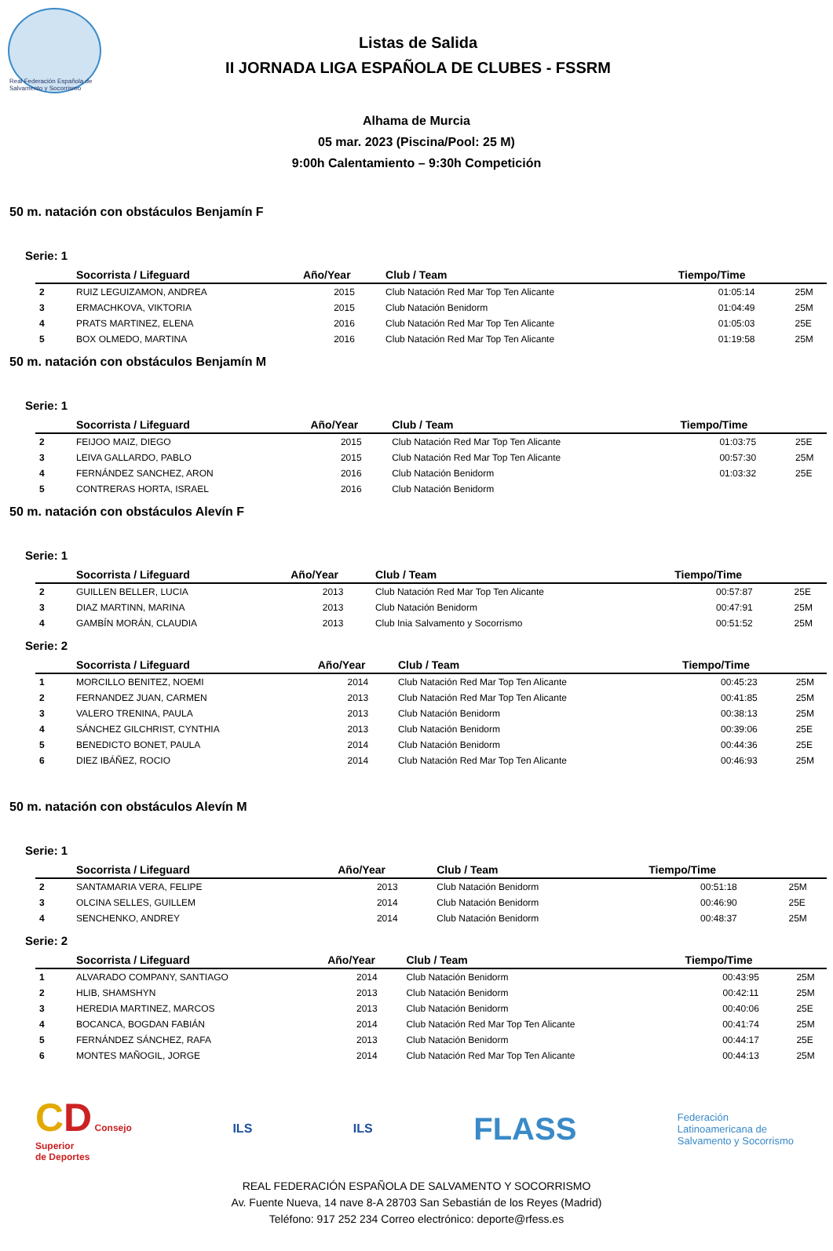Real Federación Española de Salvamento y Socorrismo
Listas de Salida
II JORNADA LIGA ESPAÑOLA DE CLUBES - FSSRM
Alhama de Murcia
05 mar. 2023 (Piscina/Pool: 25 M)
9:00h Calentamiento – 9:30h Competición
50 m. natación con obstáculos Benjamín F
Serie: 1
| | Socorrista / Lifeguard | Año/Year | Club / Team | Tiempo/Time | |
| --- | --- | --- | --- | --- | --- |
| 2 | RUIZ LEGUIZAMON, ANDREA | 2015 | Club Natación Red Mar Top Ten Alicante | 01:05:14 | 25M |
| 3 | ERMACHKOVA, VIKTORIA | 2015 | Club Natación Benidorm | 01:04:49 | 25M |
| 4 | PRATS MARTINEZ, ELENA | 2016 | Club Natación Red Mar Top Ten Alicante | 01:05:03 | 25E |
| 5 | BOX OLMEDO, MARTINA | 2016 | Club Natación Red Mar Top Ten Alicante | 01:19:58 | 25M |
50 m. natación con obstáculos Benjamín M
Serie: 1
| | Socorrista / Lifeguard | Año/Year | Club / Team | Tiempo/Time | |
| --- | --- | --- | --- | --- | --- |
| 2 | FEIJOO MAIZ, DIEGO | 2015 | Club Natación Red Mar Top Ten Alicante | 01:03:75 | 25E |
| 3 | LEIVA GALLARDO, PABLO | 2015 | Club Natación Red Mar Top Ten Alicante | 00:57:30 | 25M |
| 4 | FERNÁNDEZ SANCHEZ, ARON | 2016 | Club Natación Benidorm | 01:03:32 | 25E |
| 5 | CONTRERAS HORTA, ISRAEL | 2016 | Club Natación Benidorm | | |
50 m. natación con obstáculos Alevín F
Serie: 1
| | Socorrista / Lifeguard | Año/Year | Club / Team | Tiempo/Time | |
| --- | --- | --- | --- | --- | --- |
| 2 | GUILLEN BELLER, LUCIA | 2013 | Club Natación Red Mar Top Ten Alicante | 00:57:87 | 25E |
| 3 | DIAZ MARTINN, MARINA | 2013 | Club Natación Benidorm | 00:47:91 | 25M |
| 4 | GAMBÍN MORÁN, CLAUDIA | 2013 | Club Inia Salvamento y Socorrismo | 00:51:52 | 25M |
Serie: 2
| | Socorrista / Lifeguard | Año/Year | Club / Team | Tiempo/Time | |
| --- | --- | --- | --- | --- | --- |
| 1 | MORCILLO BENITEZ, NOEMI | 2014 | Club Natación Red Mar Top Ten Alicante | 00:45:23 | 25M |
| 2 | FERNANDEZ JUAN, CARMEN | 2013 | Club Natación Red Mar Top Ten Alicante | 00:41:85 | 25M |
| 3 | VALERO TRENINA, PAULA | 2013 | Club Natación Benidorm | 00:38:13 | 25M |
| 4 | SÁNCHEZ GILCHRIST, CYNTHIA | 2013 | Club Natación Benidorm | 00:39:06 | 25E |
| 5 | BENEDICTO BONET, PAULA | 2014 | Club Natación Benidorm | 00:44:36 | 25E |
| 6 | DIEZ IBÁÑEZ, ROCIO | 2014 | Club Natación Red Mar Top Ten Alicante | 00:46:93 | 25M |
50 m. natación con obstáculos Alevín M
Serie: 1
| | Socorrista / Lifeguard | Año/Year | Club / Team | Tiempo/Time | |
| --- | --- | --- | --- | --- | --- |
| 2 | SANTAMARIA VERA, FELIPE | 2013 | Club Natación Benidorm | 00:51:18 | 25M |
| 3 | OLCINA SELLES, GUILLEM | 2014 | Club Natación Benidorm | 00:46:90 | 25E |
| 4 | SENCHENKO, ANDREY | 2014 | Club Natación Benidorm | 00:48:37 | 25M |
Serie: 2
| | Socorrista / Lifeguard | Año/Year | Club / Team | Tiempo/Time | |
| --- | --- | --- | --- | --- | --- |
| 1 | ALVARADO COMPANY, SANTIAGO | 2014 | Club Natación Benidorm | 00:43:95 | 25M |
| 2 | HLIB, SHAMSHYN | 2013 | Club Natación Benidorm | 00:42:11 | 25M |
| 3 | HEREDIA MARTINEZ, MARCOS | 2013 | Club Natación Benidorm | 00:40:06 | 25E |
| 4 | BOCANCA, BOGDAN FABIÁN | 2014 | Club Natación Red Mar Top Ten Alicante | 00:41:74 | 25M |
| 5 | FERNÁNDEZ SÁNCHEZ, RAFA | 2013 | Club Natación Benidorm | 00:44:17 | 25E |
| 6 | MONTES MAÑOGIL, JORGE | 2014 | Club Natación Red Mar Top Ten Alicante | 00:44:13 | 25M |
CD Consejo
Superior
de Deportes
ILS ILS
FLASS
Federación
Latinoamericana de
Salvamento y Socorrismo
REAL FEDERACIÓN ESPAÑOLA DE SALVAMENTO Y SOCORRISMO
Av. Fuente Nueva, 14 nave 8-A 28703 San Sebastián de los Reyes (Madrid)
Teléfono: 917 252 234 Correo electrónico: deporte@rfess.es